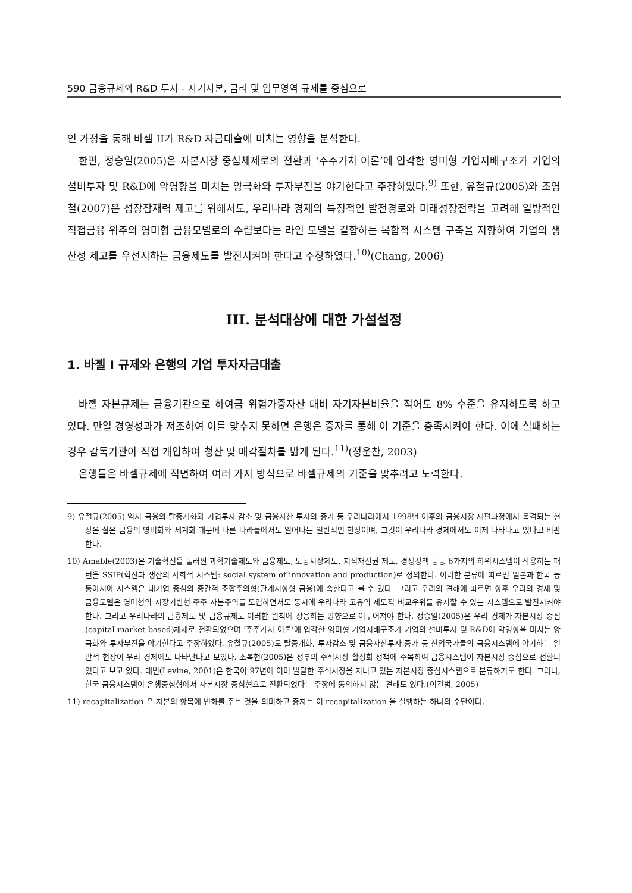590 금융규제와 R&D 투자 - 자기자본, 금리 및 업무영역 규제를 중심으로
인 가정을 통해 바젤 II가 R&D 자금대출에 미치는 영향을 분석한다.
한편, 정승일(2005)은 자본시장 중심체제로의 전환과 ‘주주가치 이론’에 입각한 영미형 기업지배구조가 기업의 설비투자 및 R&D에 악영향을 미치는 양극화와 투자부진을 야기한다고 주장하였다.<sup>9)</sup> 또한, 유철규(2005)와 조영철(2007)은 성장잠재력 제고를 위해서도, 우리나라 경제의 특징적인 발전경로와 미래성장전략을 고려해 일방적인 직접금융 위주의 영미형 금융모델로의 수렴보다는 라인 모델을 결합하는 복합적 시스템 구축을 지향하여 기업의 생산성 제고를 우선시하는 금융제도를 발전시켜야 한다고 주장하였다.<sup>10)</sup>(Chang, 2006)
III. 분석대상에 대한 가설설정
1. 바젤 I 규제와 은행의 기업 투자자금대출
바젤 자본규제는 금융기관으로 하여금 위험가중자산 대비 자기자본비율을 적어도 8% 수준을 유지하도록 하고 있다. 만일 경영성과가 저조하여 이를 맞추지 못하면 은행은 증자를 통해 이 기준을 충족시켜야 한다. 이에 실패하는 경우 감독기관이 직접 개입하여 청산 및 매각절차를 밟게 된다.<sup>11)</sup>(정운찬, 2003)
은행들은 바젤규제에 직면하여 여러 가지 방식으로 바젤규제의 기준을 맞추려고 노력한다.
9) 유철규(2005) 역시 금융의 탈중개화와 기업투자 감소 및 금융자산 투자의 증가 등 우리나라에서 1998년 이후의 금융시장 재편과정에서 목격되는 현상은 실은 금융의 영미화와 세계화 때문에 다른 나라들에서도 일어나는 일반적인 현상이며, 그것이 우리나라 경제에서도 이제 나타나고 있다고 비판한다.
10) Amable(2003)은 기술혁신을 둘러싼 과학기술제도와 금융제도, 노동시장제도, 지식재산권 제도, 경쟁정책 등등 6가지의 하위시스템이 작용하는 패턴을 SSIP(혁신과 생산의 사회적 시스템: social system of innovation and production)로 정의한다. 이러한 분류에 따르면 일본과 한국 등 동아시아 시스템은 대기업 중심의 중간적 조합주의형(관계지향형 금융)에 속한다고 볼 수 있다. 그리고 우리의 견해에 따르면 향후 우리의 경제 및 금융모델은 영미형의 시장기반형 주주 자본주의를 도입하면서도 동시에 우리나라 고유의 제도적 비교우위를 유지할 수 있는 시스템으로 발전시켜야 한다. 그리고 우리나라의 금융제도 및 금융규제도 이러한 원칙에 상응하는 방향으로 이루어져야 한다. 정승일(2005)은 우리 경제가 자본시장 중심(capital market based)체제로 전환되었으며 ‘주주가치 이론’에 입각한 영미형 기업지배구조가 기업의 설비투자 및 R&D에 악영향을 미치는 양극화와 투자부진을 야기한다고 주장하였다. 유철규(2005)도 탈중개화, 투자감소 및 금융자산투자 증가 등 산업국가들의 금융시스템에 야기하는 일반적 현상이 우리 경제에도 나타난다고 보았다. 조복현(2005)은 정부의 주식시장 활성화 정책에 주목하여 금융시스템이 자본시장 중심으로 전환되었다고 보고 있다. 레빈(Levine, 2001)은 한국이 97년에 이미 발달한 주식시장을 지니고 있는 자본시장 중심시스템으로 분류하기도 한다. 그러나, 한국 금융시스템이 은행중심형에서 자본시장 중심형으로 전환되었다는 주장에 동의하지 않는 견해도 있다.(이건범, 2005)
11) recapitalization 은 자본의 항목에 변화를 주는 것을 의미하고 증자는 이 recapitalization 을 실행하는 하나의 수단이다.